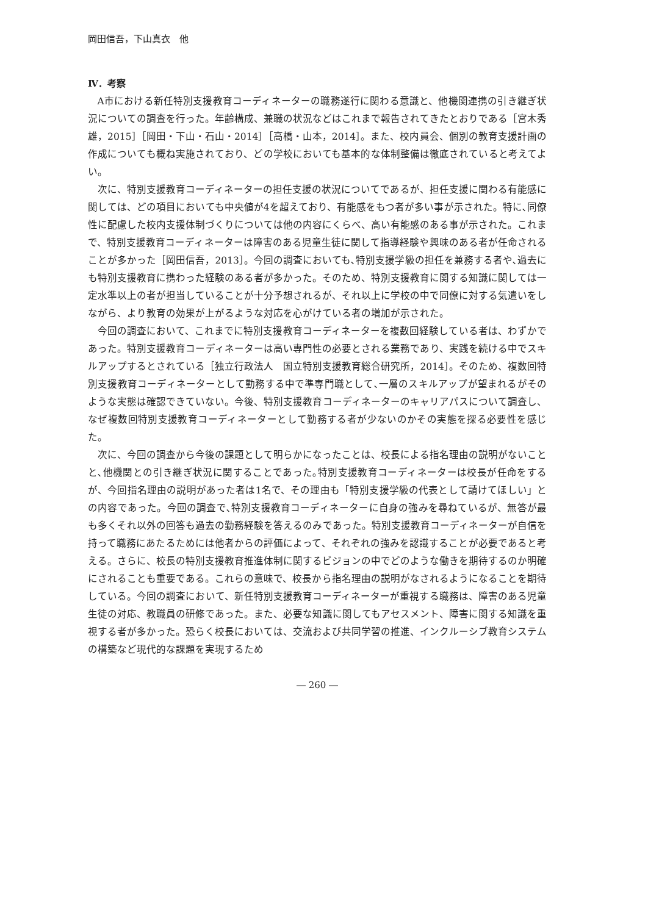岡田信吾，下山真衣　他
Ⅳ．考察
A市における新任特別支援教育コーディネーターの職務遂行に関わる意識と、他機関連携の引き継ぎ状況についての調査を行った。年齢構成、兼職の状況などはこれまで報告されてきたとおりである［宮木秀雄，2015］［岡田・下山・石山・2014］［高橋・山本，2014］。また、校内員会、個別の教育支援計画の作成についても概ね実施されており、どの学校においても基本的な体制整備は徹底されていると考えてよい。
次に、特別支援教育コーディネーターの担任支援の状況についてであるが、担任支援に関わる有能感に関しては、どの項目においても中央値が4を超えており、有能感をもつ者が多い事が示された。特に､同僚性に配慮した校内支援体制づくりについては他の内容にくらべ、高い有能感のある事が示された。これまで、特別支援教育コーディネーターは障害のある児童生徒に関して指導経験や興味のある者が任命されることが多かった［岡田信吾，2013］。今回の調査においても､特別支援学級の担任を兼務する者や､過去にも特別支援教育に携わった経験のある者が多かった。そのため、特別支援教育に関する知識に関しては一定水準以上の者が担当していることが十分予想されるが、それ以上に学校の中で同僚に対する気遣いをしながら、より教育の効果が上がるような対応を心がけている者の増加が示された。
今回の調査において、これまでに特別支援教育コーディネーターを複数回経験している者は、わずかであった。特別支援教育コーディネーターは高い専門性の必要とされる業務であり、実践を続ける中でスキルアップするとされている［独立行政法人　国立特別支援教育総合研究所，2014］。そのため、複数回特別支援教育コーディネーターとして勤務する中で準専門職として､一層のスキルアップが望まれるがそのような実態は確認できていない。今後、特別支援教育コーディネーターのキャリアパスについて調査し、なぜ複数回特別支援教育コーディネーターとして勤務する者が少ないのかその実態を探る必要性を感じた。
次に、今回の調査から今後の課題として明らかになったことは、校長による指名理由の説明がないことと､他機関との引き継ぎ状況に関することであった｡特別支援教育コーディネーターは校長が任命をするが、今回指名理由の説明があった者は1名で、その理由も「特別支援学級の代表として請けてほしい」との内容であった。今回の調査で､特別支援教育コーディネーターに自身の強みを尋ねているが、無答が最も多くそれ以外の回答も過去の勤務経験を答えるのみであった。特別支援教育コーディネーターが自信を持って職務にあたるためには他者からの評価によって、それぞれの強みを認識することが必要であると考える。さらに、校長の特別支援教育推進体制に関するビジョンの中でどのような働きを期待するのか明確にされることも重要である。これらの意味で、校長から指名理由の説明がなされるようになることを期待している。今回の調査において、新任特別支援教育コーディネーターが重視する職務は、障害のある児童生徒の対応、教職員の研修であった。また、必要な知識に関してもアセスメント、障害に関する知識を重視する者が多かった。恐らく校長においては、交流および共同学習の推進、インクルーシブ教育システムの構築など現代的な課題を実現するため
― 260 ―